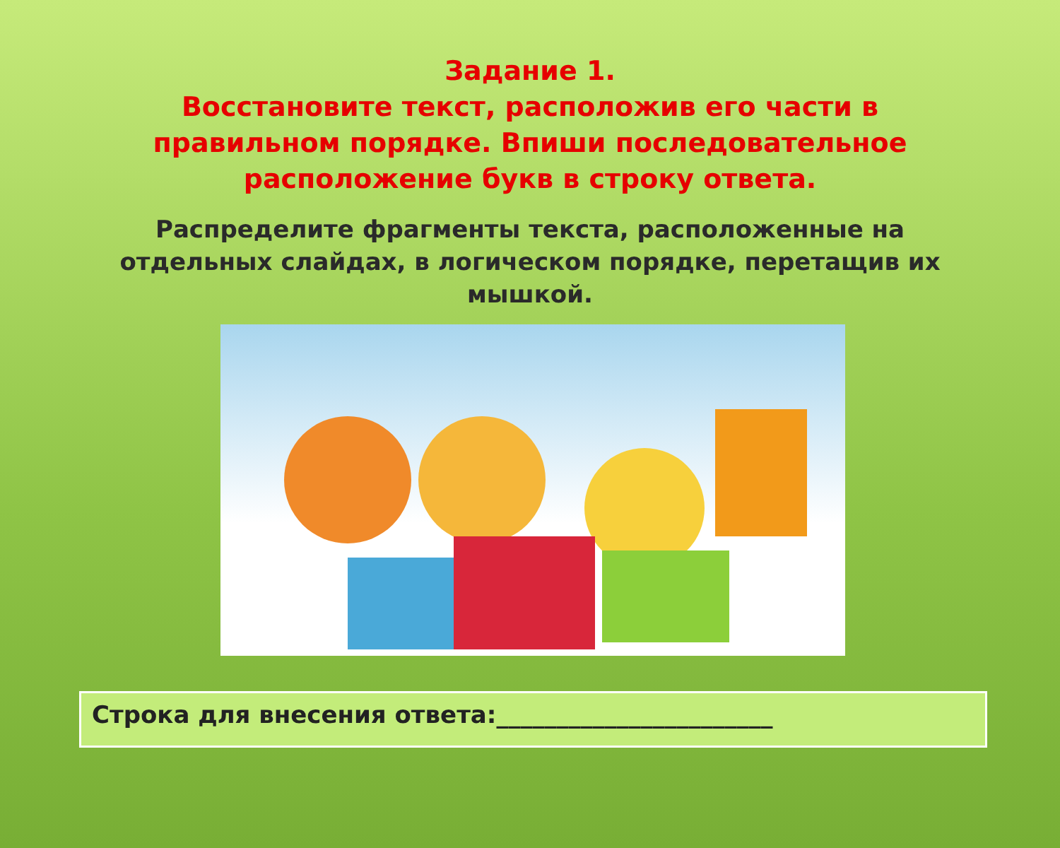Задание 1.
Восстановите текст, расположив его части в правильном порядке. Впиши последовательное расположение букв в строку ответа.
Распределите фрагменты текста, расположенные на отдельных слайдах, в логическом порядке, перетащив их мышкой.
Строка для внесения ответа:_______________________